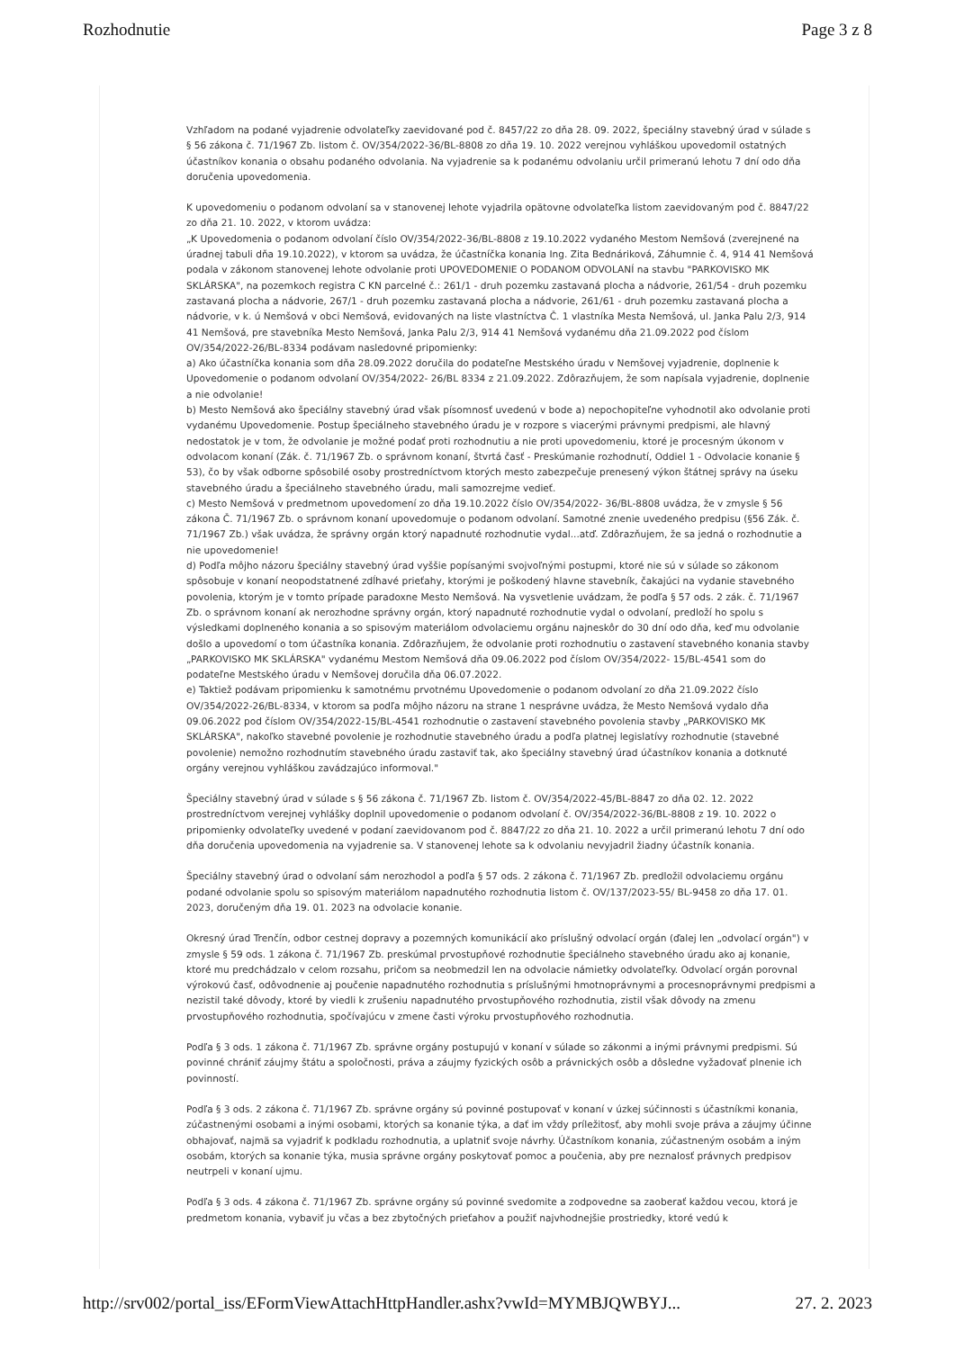Rozhodnutie Page 3 z 8
Vzhľadom na podané vyjadrenie odvolateľky zaevidované pod č. 8457/22 zo dňa 28. 09. 2022, špeciálny stavebný úrad v súlade s § 56 zákona č. 71/1967 Zb. listom č. OV/354/2022-36/BL-8808 zo dňa 19. 10. 2022 verejnou vyhláškou upovedomil ostatných účastníkov konania o obsahu podaného odvolania. Na vyjadrenie sa k podanému odvolaniu určil primeranú lehotu 7 dní odo dňa doručenia upovedomenia.
K upovedomeniu o podanom odvolaní sa v stanovenej lehote vyjadrila opätovne odvolateľka listom zaevidovaným pod č. 8847/22 zo dňa 21. 10. 2022, v ktorom uvádza:
„K Upovedomenia o podanom odvolaní číslo OV/354/2022-36/BL-8808 z 19.10.2022 vydaného Mestom Nemšová (zverejnené na úradnej tabuli dňa 19.10.2022), v ktorom sa uvádza, že účastníčka konania Ing. Zita Bednáriková, Záhumnie č. 4, 914 41 Nemšová podala v zákonom stanovenej lehote odvolanie proti UPOVEDOMENIE O PODANOM ODVOLANÍ na stavbu "PARKOVISKO MK SKLÁRSKA", na pozemkoch registra C KN parcelné č.: 261/1 - druh pozemku zastavaná plocha a nádvorie, 261/54 - druh pozemku zastavaná plocha a nádvorie, 267/1 - druh pozemku zastavaná plocha a nádvorie, 261/61 - druh pozemku zastavaná plocha a nádvorie, v k. ú Nemšová v obci Nemšová, evidovaných na liste vlastníctva Č. 1 vlastníka Mesta Nemšová, ul. Janka Palu 2/3, 914 41 Nemšová, pre stavebníka Mesto Nemšová, Janka Palu 2/3, 914 41 Nemšová vydanému dňa 21.09.2022 pod číslom OV/354/2022-26/BL-8334 podávam nasledovné pripomienky:
a) Ako účastníčka konania som dňa 28.09.2022 doručila do podateľne Mestského úradu v Nemšovej vyjadrenie, doplnenie k Upovedomenie o podanom odvolaní OV/354/2022- 26/BL 8334 z 21.09.2022. Zdôrazňujem, že som napísala vyjadrenie, doplnenie a nie odvolanie!
b) Mesto Nemšová ako špeciálny stavebný úrad však písomnosť uvedenú v bode a) nepochopiteľne vyhodnotil ako odvolanie proti vydanému Upovedomenie. Postup špeciálneho stavebného úradu je v rozpore s viacerými právnymi predpismi, ale hlavný nedostatok je v tom, že odvolanie je možné podať proti rozhodnutiu a nie proti upovedomeniu, ktoré je procesným úkonom v odvolacom konaní (Zák. č. 71/1967 Zb. o správnom konaní, štvrtá časť - Preskúmanie rozhodnutí, Oddiel 1 - Odvolacie konanie § 53), čo by však odborne spôsobilé osoby prostredníctvom ktorých mesto zabezpečuje prenesený výkon štátnej správy na úseku stavebného úradu a špeciálneho stavebného úradu, mali samozrejme vedieť.
c) Mesto Nemšová v predmetnom upovedomení zo dňa 19.10.2022 číslo OV/354/2022- 36/BL-8808 uvádza, že v zmysle § 56 zákona Č. 71/1967 Zb. o správnom konaní upovedomuje o podanom odvolaní. Samotné znenie uvedeného predpisu (§56 Zák. č. 71/1967 Zb.) však uvádza, že správny orgán ktorý napadnuté rozhodnutie vydal...atď. Zdôrazňujem, že sa jedná o rozhodnutie a nie upovedomenie!
d) Podľa môjho názoru špeciálny stavebný úrad vyššie popísanými svojvoľnými postupmi, ktoré nie sú v súlade so zákonom spôsobuje v konaní neopodstatnené zdĺhavé prieťahy, ktorými je poškodený hlavne stavebník, čakajúci na vydanie stavebného povolenia, ktorým je v tomto prípade paradoxne Mesto Nemšová. Na vysvetlenie uvádzam, že podľa § 57 ods. 2 zák. č. 71/1967 Zb. o správnom konaní ak nerozhodne správny orgán, ktorý napadnuté rozhodnutie vydal o odvolaní, predloží ho spolu s výsledkami doplneného konania a so spisovým materiálom odvolaciemu orgánu najneskôr do 30 dní odo dňa, keď mu odvolanie došlo a upovedomí o tom účastníka konania. Zdôrazňujem, že odvolanie proti rozhodnutiu o zastavení stavebného konania stavby „PARKOVISKO MK SKLÁRSKA" vydanému Mestom Nemšová dňa 09.06.2022 pod číslom OV/354/2022- 15/BL-4541 som do podateľne Mestského úradu v Nemšovej doručila dňa 06.07.2022.
e) Taktiež podávam pripomienku k samotnému prvotnému Upovedomenie o podanom odvolaní zo dňa 21.09.2022 číslo OV/354/2022-26/BL-8334, v ktorom sa podľa môjho názoru na strane 1 nesprávne uvádza, že Mesto Nemšová vydalo dňa 09.06.2022 pod číslom OV/354/2022-15/BL-4541 rozhodnutie o zastavení stavebného povolenia stavby „PARKOVISKO MK SKLÁRSKA", nakoľko stavebné povolenie je rozhodnutie stavebného úradu a podľa platnej legislatívy rozhodnutie (stavebné povolenie) nemožno rozhodnutím stavebného úradu zastaviť tak, ako špeciálny stavebný úrad účastníkov konania a dotknuté orgány verejnou vyhláškou zavádzajúco informoval."
Špeciálny stavebný úrad v súlade s § 56 zákona č. 71/1967 Zb. listom č. OV/354/2022-45/BL-8847 zo dňa 02. 12. 2022 prostredníctvom verejnej vyhlášky doplnil upovedomenie o podanom odvolaní č. OV/354/2022-36/BL-8808 z 19. 10. 2022 o pripomienky odvolateľky uvedené v podaní zaevidovanom pod č. 8847/22 zo dňa 21. 10. 2022 a určil primeranú lehotu 7 dní odo dňa doručenia upovedomenia na vyjadrenie sa. V stanovenej lehote sa k odvolaniu nevyjadril žiadny účastník konania.
Špeciálny stavebný úrad o odvolaní sám nerozhodol a podľa § 57 ods. 2 zákona č. 71/1967 Zb. predložil odvolaciemu orgánu podané odvolanie spolu so spisovým materiálom napadnutého rozhodnutia listom č. OV/137/2023-55/ BL-9458 zo dňa 17. 01. 2023, doručeným dňa 19. 01. 2023 na odvolacie konanie.
Okresný úrad Trenčín, odbor cestnej dopravy a pozemných komunikácií ako príslušný odvolací orgán (ďalej len „odvolací orgán") v zmysle § 59 ods. 1 zákona č. 71/1967 Zb. preskúmal prvostupňové rozhodnutie špeciálneho stavebného úradu ako aj konanie, ktoré mu predchádzalo v celom rozsahu, pričom sa neobmedzil len na odvolacie námietky odvolateľky. Odvolací orgán porovnal výrokovú časť, odôvodnenie aj poučenie napadnutého rozhodnutia s príslušnými hmotnoprávnymi a procesnoprávnymi predpismi a nezistil také dôvody, ktoré by viedli k zrušeniu napadnutého prvostupňového rozhodnutia, zistil však dôvody na zmenu prvostupňového rozhodnutia, spočívajúcu v zmene časti výroku prvostupňového rozhodnutia.
Podľa § 3 ods. 1 zákona č. 71/1967 Zb. správne orgány postupujú v konaní v súlade so zákonmi a inými právnymi predpismi. Sú povinné chrániť záujmy štátu a spoločnosti, práva a záujmy fyzických osôb a právnických osôb a dôsledne vyžadovať plnenie ich povinností.
Podľa § 3 ods. 2 zákona č. 71/1967 Zb. správne orgány sú povinné postupovať v konaní v úzkej súčinnosti s účastníkmi konania, zúčastnenými osobami a inými osobami, ktorých sa konanie týka, a dať im vždy príležitosť, aby mohli svoje práva a záujmy účinne obhajovať, najmä sa vyjadriť k podkladu rozhodnutia, a uplatniť svoje návrhy. Účastníkom konania, zúčastneným osobám a iným osobám, ktorých sa konanie týka, musia správne orgány poskytovať pomoc a poučenia, aby pre neznalosť právnych predpisov neutrpeli v konaní ujmu.
Podľa § 3 ods. 4 zákona č. 71/1967 Zb. správne orgány sú povinné svedomite a zodpovedne sa zaoberať každou vecou, ktorá je predmetom konania, vybaviť ju včas a bez zbytočných prieťahov a použiť najvhodnejšie prostriedky, ktoré vedú k
http://srv002/portal_iss/EFormViewAttachHttpHandler.ashx?vwId=MYMBJQWBYJ... 27. 2. 2023